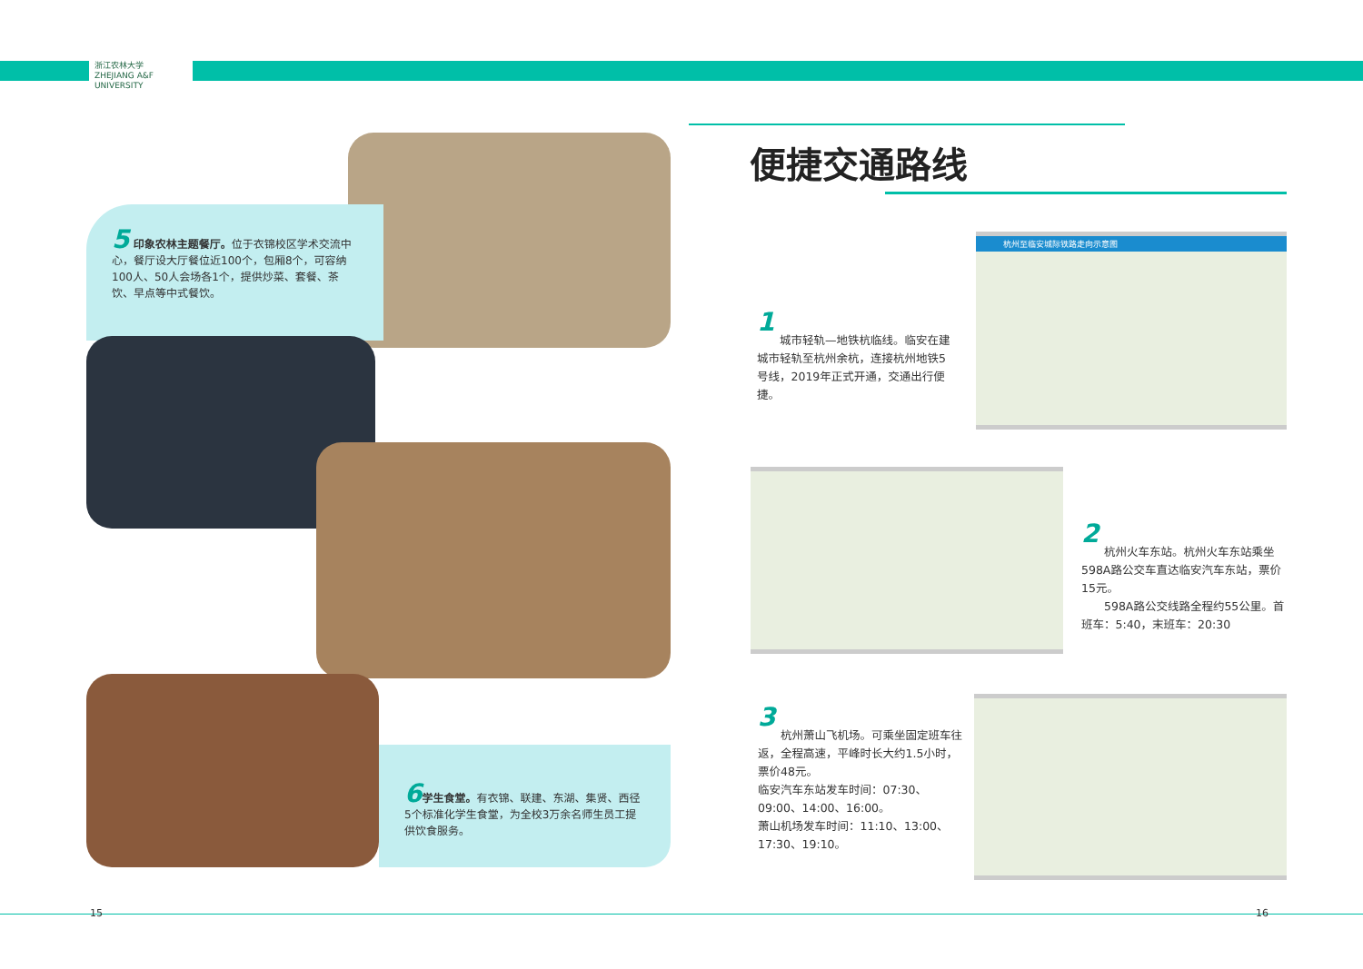浙江农林大学
ZHEJIANG A&F UNIVERSITY
5 印象农林主题餐厅。位于衣锦校区学术交流中心，餐厅设大厅餐位近100个，包厢8个，可容纳100人、50人会场各1个，提供炒菜、套餐、茶饮、早点等中式餐饮。
6学生食堂。有衣锦、联建、东湖、集贤、西径5个标准化学生食堂，为全校3万余名师生员工提供饮食服务。
便捷交通路线
1
　　城市轻轨—地铁杭临线。临安在建城市轻轨至杭州余杭，连接杭州地铁5号线，2019年正式开通，交通出行便捷。
杭州至临安城际铁路走向示意图
2
　　杭州火车东站。杭州火车东站乘坐 598A路公交车直达临安汽车东站，票价15元。
　　598A路公交线路全程约55公里。首班车：5:40，末班车：20:30
3
　　杭州萧山飞机场。可乘坐固定班车往返，全程高速，平峰时长大约1.5小时，票价48元。
临安汽车东站发车时间：07:30、09:00、14:00、16:00。
萧山机场发车时间：11:10、13:00、17:30、19:10。
15 16